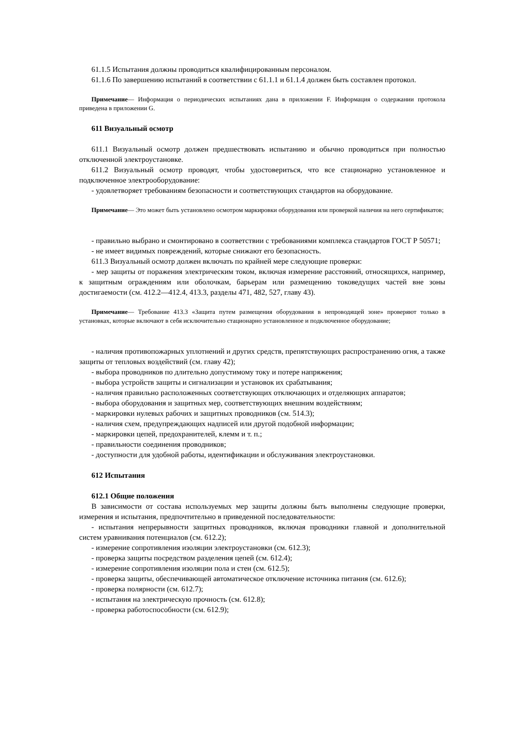61.1.5 Испытания должны проводиться квалифицированным персоналом.
61.1.6 По завершению испытаний в соответствии с 61.1.1 и 61.1.4 должен быть составлен протокол.
Примечание— Информация о периодических испытаниях дана в приложении F. Информация о содержании протокола приведена в приложении G.
611 Визуальный осмотр
611.1 Визуальный осмотр должен предшествовать испытанию и обычно проводиться при полностью отключенной электроустановке.
611.2 Визуальный осмотр проводят, чтобы удостовериться, что все стационарно установленное и подключенное электрооборудование:
- удовлетворяет требованиям безопасности и соответствующих стандартов на оборудование.
Примечание— Это может быть установлено осмотром маркировки оборудования или проверкой наличия на него сертификатов;
- правильно выбрано и смонтировано в соответствии с требованиями комплекса стандартов ГОСТ Р 50571;
- не имеет видимых повреждений, которые снижают его безопасность.
611.3 Визуальный осмотр должен включать по крайней мере следующие проверки:
- мер защиты от поражения электрическим током, включая измерение расстояний, относящихся, например, к защитным ограждениям или оболочкам, барьерам или размещению токоведущих частей вне зоны достигаемости (см. 412.2—412.4, 413.3, разделы 471, 482, 527, главу 43).
Примечание— Требование 413.3 «Защита путем размещения оборудования в непроводящей зоне» проверяют только в установках, которые включают в себя исключительно стационарно установленное и подключенное оборудование;
- наличия противопожарных уплотнений и других средств, препятствующих распространению огня, а также защиты от тепловых воздействий (см. главу 42);
- выбора проводников по длительно допустимому току и потере напряжения;
- выбора устройств защиты и сигнализации и установок их срабатывания;
- наличия правильно расположенных соответствующих отключающих и отделяющих аппаратов;
- выбора оборудования и защитных мер, соответствующих внешним воздействиям;
- маркировки нулевых рабочих и защитных проводников (см. 514.3);
- наличия схем, предупреждающих надписей или другой подобной информации;
- маркировки цепей, предохранителей, клемм и т. п.;
- правильности соединения проводников;
- доступности для удобной работы, идентификации и обслуживания электроустановки.
612 Испытания
612.1 Общие положения
В зависимости от состава используемых мер защиты должны быть выполнены следующие проверки, измерения и испытания, предпочтительно в приведенной последовательности:
- испытания непрерывности защитных проводников, включая проводники главной и дополнительной систем уравнивания потенциалов (см. 612.2);
- измерение сопротивления изоляции электроустановки (см. 612.3);
- проверка защиты посредством разделения цепей (см. 612.4);
- измерение сопротивления изоляции пола и стен (см. 612.5);
- проверка защиты, обеспечивающей автоматическое отключение источника питания (см. 612.6);
- проверка полярности (см. 612.7);
- испытания на электрическую прочность (см. 612.8);
- проверка работоспособности (см. 612.9);